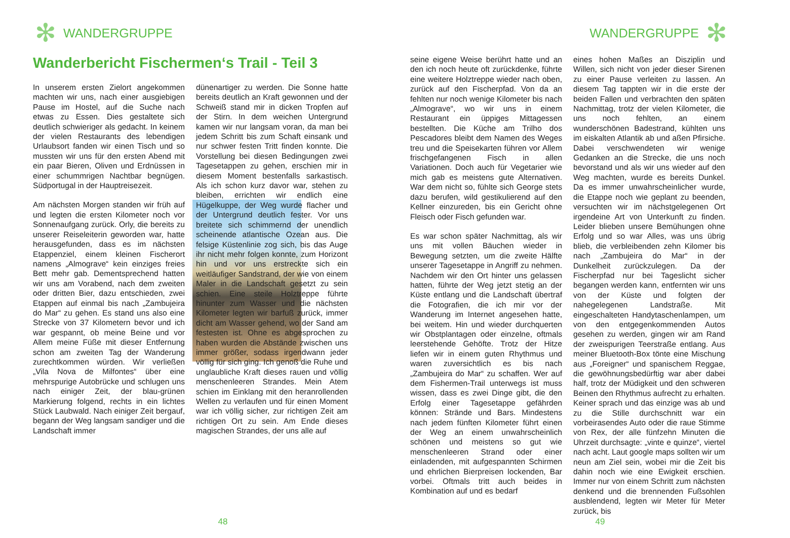✻ WANDERGRUPPE
Wanderbericht Fischermen‘s Trail - Teil 3
In unserem ersten Zielort angekommen machten wir uns, nach einer ausgiebigen Pause im Hostel, auf die Suche nach etwas zu Essen. Dies gestaltete sich deutlich schwieriger als gedacht. In keinem der vielen Restaurants des lebendigen Urlaubsort fanden wir einen Tisch und so mussten wir uns für den ersten Abend mit ein paar Bieren, Oliven und Erdnüssen in einer schummrigen Nachtbar begnügen. Südportugal in der Hauptreisezeit.
Am nächsten Morgen standen wir früh auf und legten die ersten Kilometer noch vor Sonnenaufgang zurück. Orly, die bereits zu unserer Reiseleiterin geworden war, hatte herausgefunden, dass es im nächsten Etappenziel, einem kleinen Fischerort namens „Almograve“ kein einziges freies Bett mehr gab. Dementsprechend hatten wir uns am Vorabend, nach dem zweiten oder dritten Bier, dazu entschieden, zwei Etappen auf einmal bis nach „Zambujeira do Mar“ zu gehen. Es stand uns also eine Strecke von 37 Kilometern bevor und ich war gespannt, ob meine Beine und vor Allem meine Füße mit dieser Entfernung schon am zweiten Tag der Wanderung zurechtkommen würden. Wir verließen „Vila Nova de Milfontes“ über eine mehrspurige Autobrücke und schlugen uns nach einiger Zeit, der blau-grünen Markierung folgend, rechts in ein lichtes Stück Laubwald. Nach einiger Zeit bergauf, begann der Weg langsam sandiger und die Landschaft immer
dünenartiger zu werden. Die Sonne hatte bereits deutlich an Kraft gewonnen und der Schweiß stand mir in dicken Tropfen auf der Stirn. In dem weichen Untergrund kamen wir nur langsam voran, da man bei jedem Schritt bis zum Schaft einsank und nur schwer festen Tritt finden konnte. Die Vorstellung bei diesen Bedingungen zwei Tagesetappen zu gehen, erschien mir in diesem Moment bestenfalls sarkastisch. Als ich schon kurz davor war, stehen zu bleiben, errichten wir endlich eine Hügelkuppe, der Weg wurde flacher und der Untergrund deutlich fester. Vor uns breitete sich schimmernd der unendlich scheinende atlantische Ozean aus. Die felsige Küstenlinie zog sich, bis das Auge ihr nicht mehr folgen konnte, zum Horizont hin und vor uns erstreckte sich ein weitläufiger Sandstrand, der wie von einem Maler in die Landschaft gesetzt zu sein schien. Eine steile Holztreppe führte hinunter zum Wasser und die nächsten Kilometer legten wir barfuß zurück, immer dicht am Wasser gehend, wo der Sand am festesten ist. Ohne es abgesprochen zu haben wurden die Abstände zwischen uns immer größer, sodass irgendwann jeder völlig für sich ging. Ich genoß die Ruhe und unglaubliche Kraft dieses rauen und völlig menschenleeren Strandes. Mein Atem schien im Einklang mit den heranrollenden Wellen zu verlaufen und für einen Moment war ich völlig sicher, zur richtigen Zeit am richtigen Ort zu sein. Am Ende dieses magischen Strandes, der uns alle auf
48
WANDERGRUPPE ✻
seine eigene Weise berührt hatte und an den ich noch heute oft zurückdenke, führte eine weitere Holztreppe wieder nach oben, zurück auf den Fischerpfad. Von da an fehlten nur noch wenige Kilometer bis nach „Almograve“, wo wir uns in einem Restaurant ein üppiges Mittagessen bestellten. Die Küche am Trilho dos Pescadores bleibt dem Namen des Weges treu und die Speisekarten führen vor Allem frischgefangenen Fisch in allen Variationen. Doch auch für Vegetarier wie mich gab es meistens gute Alternativen. War dem nicht so, fühlte sich George stets dazu berufen, wild gestikulierend auf den Kellner einzureden, bis ein Gericht ohne Fleisch oder Fisch gefunden war.
Es war schon später Nachmittag, als wir uns mit vollen Bäuchen wieder in Bewegung setzten, um die zweite Hälfte unserer Tagesetappe in Angriff zu nehmen. Nachdem wir den Ort hinter uns gelassen hatten, führte der Weg jetzt stetig an der Küste entlang und die Landschaft übertraf die Fotografien, die ich mir vor der Wanderung im Internet angesehen hatte, bei weitem. Hin und wieder durchquerten wir Obstplantagen oder einzelne, oftmals leerstehende Gehöfte. Trotz der Hitze liefen wir in einem guten Rhythmus und waren zuversichtlich es bis nach „Zambujeira do Mar“ zu schaffen. Wer auf dem Fishermen-Trail unterwegs ist muss wissen, dass es zwei Dinge gibt, die den Erfolg einer Tagesetappe gefährden können: Strände und Bars. Mindestens nach jedem fünften Kilometer führt einen der Weg an einem unwahrscheinlich schönen und meistens so gut wie menschenleeren Strand oder einer einladenden, mit aufgespannten Schirmen und ehrlichen Bierpreisen lockenden, Bar vorbei. Oftmals tritt auch beides in Kombination auf und es bedarf
eines hohen Maßes an Disziplin und Willen, sich nicht von jeder dieser Sirenen zu einer Pause verleiten zu lassen. An diesem Tag tappten wir in die erste der beiden Fallen und verbrachten den späten Nachmittag, trotz der vielen Kilometer, die uns noch fehlten, an einem wunderschönen Badestrand, kühlten uns im eiskalten Atlantik ab und aßen Pfirsiche. Dabei verschwendeten wir wenige Gedanken an die Strecke, die uns noch bevorstand und als wir uns wieder auf den Weg machten, wurde es bereits Dunkel. Da es immer unwahrscheinlicher wurde, die Etappe noch wie geplant zu beenden, versuchten wir im nächstgelegenen Ort irgendeine Art von Unterkunft zu finden. Leider blieben unsere Bemühungen ohne Erfolg und so war Alles, was uns übrig blieb, die verbleibenden zehn Kilomer bis nach „Zambujeira do Mar“ in der Dunkelheit zurückzulegen. Da der Fischerpfad nur bei Tageslicht sicher begangen werden kann, entfernten wir uns von der Küste und folgten der nahegelegenen Landstraße. Mit eingeschalteten Handytaschenlampen, um von den entgegenkommenden Autos gesehen zu werden, gingen wir am Rand der zweispurigen Teerstraße entlang. Aus meiner Bluetooth-Box tönte eine Mischung aus „Foreigner“ und spanischem Reggae, die gewöhnungsbedürftig war aber dabei half, trotz der Müdigkeit und den schweren Beinen den Rhythmus aufrecht zu erhalten. Keiner sprach und das einzige was ab und zu die Stille durchschnitt war ein vorbeirasendes Auto oder die raue Stimme von Rex, der alle fünfzehn Minuten die Uhrzeit durchsagte: „vinte e quinze“, viertel nach acht. Laut google maps sollten wir um neun am Ziel sein, wobei mir die Zeit bis dahin noch wie eine Ewigkeit erschien. Immer nur von einem Schritt zum nächsten denkend und die brennenden Fußsohlen ausblendend, legten wir Meter für Meter zurück, bis
49